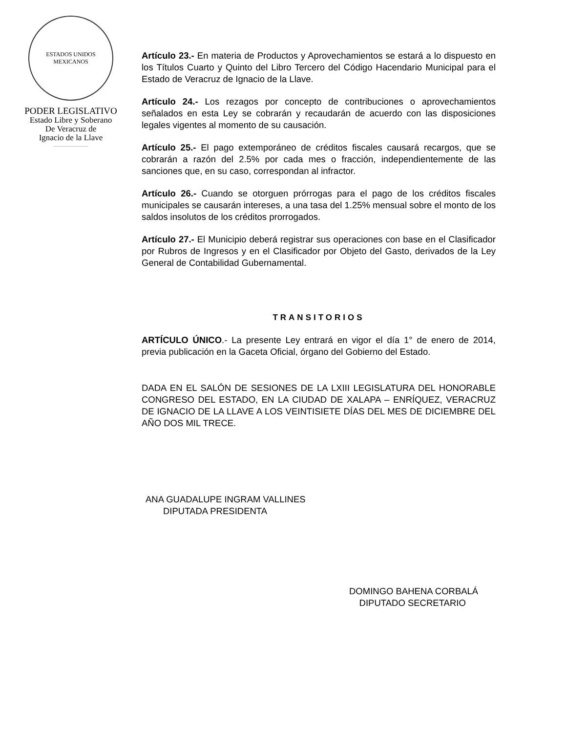ESTADOS UNIDOS MEXICANOS
PODER LEGISLATIVO
Estado Libre y Soberano
De Veracruz de
Ignacio de la Llave
Artículo 23.- En materia de Productos y Aprovechamientos se estará a lo dispuesto en los Títulos Cuarto y Quinto del Libro Tercero del Código Hacendario Municipal para el Estado de Veracruz de Ignacio de la Llave.
Artículo 24.- Los rezagos por concepto de contribuciones o aprovechamientos señalados en esta Ley se cobrarán y recaudarán de acuerdo con las disposiciones legales vigentes al momento de su causación.
Artículo 25.- El pago extemporáneo de créditos fiscales causará recargos, que se cobrarán a razón del 2.5% por cada mes o fracción, independientemente de las sanciones que, en su caso, correspondan al infractor.
Artículo 26.- Cuando se otorguen prórrogas para el pago de los créditos fiscales municipales se causarán intereses, a una tasa del 1.25% mensual sobre el monto de los saldos insolutos de los créditos prorrogados.
Artículo 27.- El Municipio deberá registrar sus operaciones con base en el Clasificador por Rubros de Ingresos y en el Clasificador por Objeto del Gasto, derivados de la Ley General de Contabilidad Gubernamental.
TRANSITORIOS
ARTÍCULO ÚNICO.- La presente Ley entrará en vigor el día 1° de enero de 2014, previa publicación en la Gaceta Oficial, órgano del Gobierno del Estado.
DADA EN EL SALÓN DE SESIONES DE LA LXIII LEGISLATURA DEL HONORABLE CONGRESO DEL ESTADO, EN LA CIUDAD DE XALAPA – ENRÍQUEZ, VERACRUZ DE IGNACIO DE LA LLAVE A LOS VEINTISIETE DÍAS DEL MES DE DICIEMBRE DEL AÑO DOS MIL TRECE.
ANA GUADALUPE INGRAM VALLINES
DIPUTADA PRESIDENTA
DOMINGO BAHENA CORBALÁ
DIPUTADO SECRETARIO